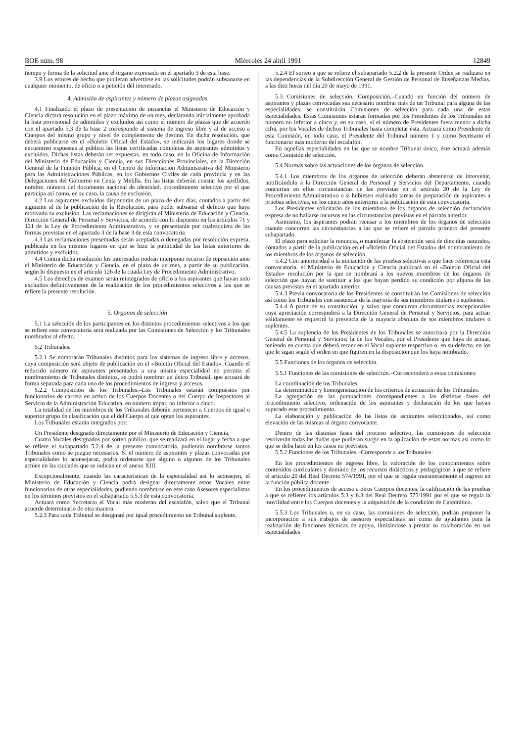BOE núm. 98 Miércoles 24 abril 1991 12849
tiempo y forma de la solicitud ante el órgano expresado en el apartado 3 de esta base.
3.9 Los errores de hecho que pudieran advertirse en las solicitudes podrán subsanarse en cualquier momento, de oficio o a petición del interesado.
4. Admisión de aspirantes y número de plazas asignadas
4.1 Finalizado el plazo de presentación de instancias el Ministerio de Educación y Ciencia dictará resolución en el plazo máximo de un mes, declarando inicialmente aprobada la lista provisional de admitidos y excluidos así como el número de plazas que de acuerdo con el apartado 5.3 de la base 2 corresponde al sistema de ingreso libre y al de acceso a Cuerpos del mismo grupo y nivel de complemento de destino. En dicha resolución, que deberá publicarse en el «Boletín Oficial del Estado», se indicarán los lugares donde se encuentren expuestas al público las listas certificadas completas de aspirantes admitidos y excluidos. Dichas listas deberán ser expuestas, en todo caso, en la Oficina de Información del Ministerio de Educación y Ciencia, en sus Direcciones Provinciales, en la Dirección General de la Función Pública, en el Centro de Información Administrativa del Ministerio para las Administraciones Públicas, en los Gobiernos Civiles de cada provincia y en las Delegaciones del Gobierno en Ceuta y Melilla. En las listas deberán constar los apellidos, nombre, número del documento nacional de identidad, procedimiento selectivo por el que participa así como, en su caso, la causa de exclusión.
4.2 Los aspirantes excluidos dispondrán de un plazo de diez días, contados a partir del siguiente al de la publicación de la Resolución, para poder subsanar el defecto que haya motivado su exclusión. Las reclamaciones se dirigirán al Ministerio de Educación y Ciencia, Dirección General de Personal y Servicios, de acuerdo con lo dispuesto en los artículos 71 y 121 de la Ley de Procedimiento Administrativo, y se presentarán por cualesquiera de las formas previstas en el apartado 3 de la base 3 de esta convocatoria.
4.3 Las reclamaciones presentadas serán aceptadas o denegadas por resolución expresa, publicada en los mismos lugares en que se hizo la publicidad de las listas anteriores de admitidos y excluidos.
4.4 Contra dicha resolución los interesados podrán interponer recurso de reposición ante el Ministerio de Educación y Ciencia, en el plazo de un mes, a partir de su publicación, según lo dispuesto en el artículo 126 de la citada Ley de Procedimiento Administrativo.
4.5 Los derechos de examen serán reintegrados de oficio a los aspirantes que hayan sido excluidos definitivamente de la realización de los procedimientos selectivos a los que se refiere la presente resolución.
5. Organos de selección
5.1 La selección de los participantes en los distintos procedimientos selectivos a los que se refiere esta convocatoria será realizada por las Comisiones de Selección y los Tribunales nombrados al efecto.
5.2 Tribunales.
5.2.1 Se nombrarán Tribunales distintos para los sistemas de ingreso libre y accesos, cuya composición será objeto de publicación en el «Boletín Oficial del Estado». Cuando el reducido número de aspirantes presentados a una misma especialidad no permita el nombramiento de Tribunales distintos, se podrá nombrar un único Tribunal, que actuará de forma separada para cada uno de los procedimientos de ingreso y accesos.
5.2.2 Composición de los Tribunales.–Los Tribunales estarán compuestos por funcionarios de carrera en activo de los Cuerpos Docentes o del Cuerpo de Inspectores al Servicio de la Administración Educativa, en número impar, no inferior a cinco.
La totalidad de los miembros de los Tribunales deberán pertenecer a Cuerpos de igual o superior grupo de clasificación que el del Cuerpo al que optan los aspirantes.
Los Tribunales estarán integrados por:
Un Presidente designado directamente por el Ministerio de Educación y Ciencia.
Cuatro Vocales designados por sorteo público, que se realizará en el lugar y fecha a que se refiere el subapartado 5.2.4 de la presente convocatoria, pudiendo nombrarse tantos Tribunales como se juzgue necesarios. Si el número de aspirantes y plazas convocadas por especialidades lo aconsejaran, podrá ordenarse que alguno o algunos de los Tribunales actúen en las ciudades que se indican en el anexo XIII.
Excepcionalmente, cuando las características de la especialidad así lo aconsejen, el Ministerio de Educación y Ciencia podrá designar directamente estos Vocales entre funcionarios de otras especialidades, pudiendo nombrarse en este caso Asesores especialistas en los términos previstos en el subapartado 5.5.3 de esta convocatoria.
Actuará como Secretario el Vocal más moderno del escalafón, salvo que el Tribunal acuerde determinarlo de otra manera.
5.2.3 Para cada Tribunal se designará por igual procedimiento un Tribunal suplente.
5.2.4 El sorteo a que se refiere el subapartado 5.2.2 de la presente Orden se realizará en las dependencias de la Subdirección General de Gestión de Personal de Enseñanzas Medias, a las diez horas del día 20 de mayo de 1991.
5.3 Comisiones de selección. Composición.–Cuando en función del número de aspirantes y plazas convocadas sea necesario nombrar más de un Tribunal para alguna de las especialidades, se constituirán Comisiones de selección para cada una de estas especialidades. Estas Comisiones estarán formadas por los Presidentes de los Tribunales en número no inferior a cinco y, en su caso, si el número de Presidentes fuera menor a dicha cifra, por los Vocales de dichos Tribunales hasta completar ésta. Actuará como Presidente de esta Comisión, en todo caso, el Presidente del Tribunal número 1 y como Secretario el funcionario más moderno del escalafón.
En aquellas especialidades en las que se nombre Tribunal único, éste actuará además como Comisión de selección.
5.4 Normas sobre las actuaciones de los órganos de selección.
5.4.1 Los miembros de los órganos de selección deberán abstenerse de intervenir, notificándolo a la Dirección General de Personal y Servicios del Departamento, cuando concurran en ellos circunstancias de las previstas en el artículo 20 de la Ley de Procedimiento Administrativo o si hubiesen realizado tareas de preparación de aspirantes a pruebas selectivas, en los cinco años anteriores a la publicación de esta convocatoria.
Los Presidentes solicitarán de los miembros de los órganos de selección declaración expresa de no hallarse incursos en las circunstancias previstas en el párrafo anterior.
Asimismo, los aspirantes podrán recusar a los miembros de los órganos de selección cuando concurran las circunstancias a las que se refiere el párrafo primero del presente subapartado.
El plazo para solicitar la renuncia, o manifestar la abstención será de diez días naturales, contados a partir de la publicación en el «Boletín Oficial del Estado» del nombramiento de los miembros de los órganos de selección.
5.4.2 Con anterioridad a la iniciación de las pruebas selectivas a que hace referencia esta convocatoria, el Ministerio de Educación y Ciencia publicará en el «Boletín Oficial del Estado» resolución por la que se nombrará a los nuevos miembros de los órganos de selección que hayan de sustituir a los que hayan perdido su condición por alguna de las causas previstas en el apartado anterior.
5.4.3 Previa convocatoria de los Presidentes se constituirán las Comisiones de selección así como los Tribunales con asistencia de la mayoría de sus miembros titulares o suplentes.
5.4.4 A partir de su constitución, y salvo que concurran circunstancias excepcionales cuya apreciación correspnderá a la Dirección General de Personal y Servicios, para actuar válidamente se requerirá la presencia de la mayoría absoluta de sus miembros titulares o suplentes.
5.4.5 La suplencia de los Presidentes de los Tribunales se autorizará por la Dirección General de Personal y Servicios; la de los Vocales, por el Presidente que haya de actuar, teniendo en cuenta que deberá recaer en el Vocal suplente respectivo o, en su defecto, en los que le sigan según el orden en que figuren en la disposición que los haya nombrado.
5.5 Funciones de los órganos de selección.
5.5.1 Funciones de las comisiones de selección.–Corresponderá a estas comisiones:
La coordinación de los Tribunales.
La determinación y homogeneización de los criterios de actuación de los Tribunales.
La agregación de las puntuaciones correspondientes a las distintas fases del procedimiento selectivo, ordenación de los aspirantes y declaración de los que hayan superado este procedimiento.
La elaboración y publicación de las listas de aspirantes seleccionados, así como elevación de las mismas al órgano convocante.
Dentro de las distintas fases del proceso selectivo, las comisiones de selección resolverán todas las dudas que pudieran surgir en la aplicación de estas normas así como lo que se deba hace en los casos no previstos.
5.5.2 Funciones de los Tribunales.–Corresponde a los Tribunales:
En los procedimientos de ingreso libre, la valoración de los conocimientos sobre contenidos curriculares y dominio de los recursos didácticos y pedagógicos a que se refiere el artículo 20 del Real Decreto 574/1991, por el que se regula transitoriamente el ingreso en la función pública docente.
En los procedimientos de acceso a otros Cuerpos docentes, la calificación de las pruebas a que se refieren los artículos 5.3 y 8.3 del Real Decreto 575/1991 por el que se regula la movilidad entre los Cuerpos docentes y la adquisición de la condición de Catedrático.
5.5.3 Los Tribunales o, en su caso, las comisiones de selección, podrán proponer la incorporación a sus trabajos de asesores especialistas así como de ayudantes para la realización de funciones técnicas de apoyo, limitándose a prestar su colaboración en sus especialidades